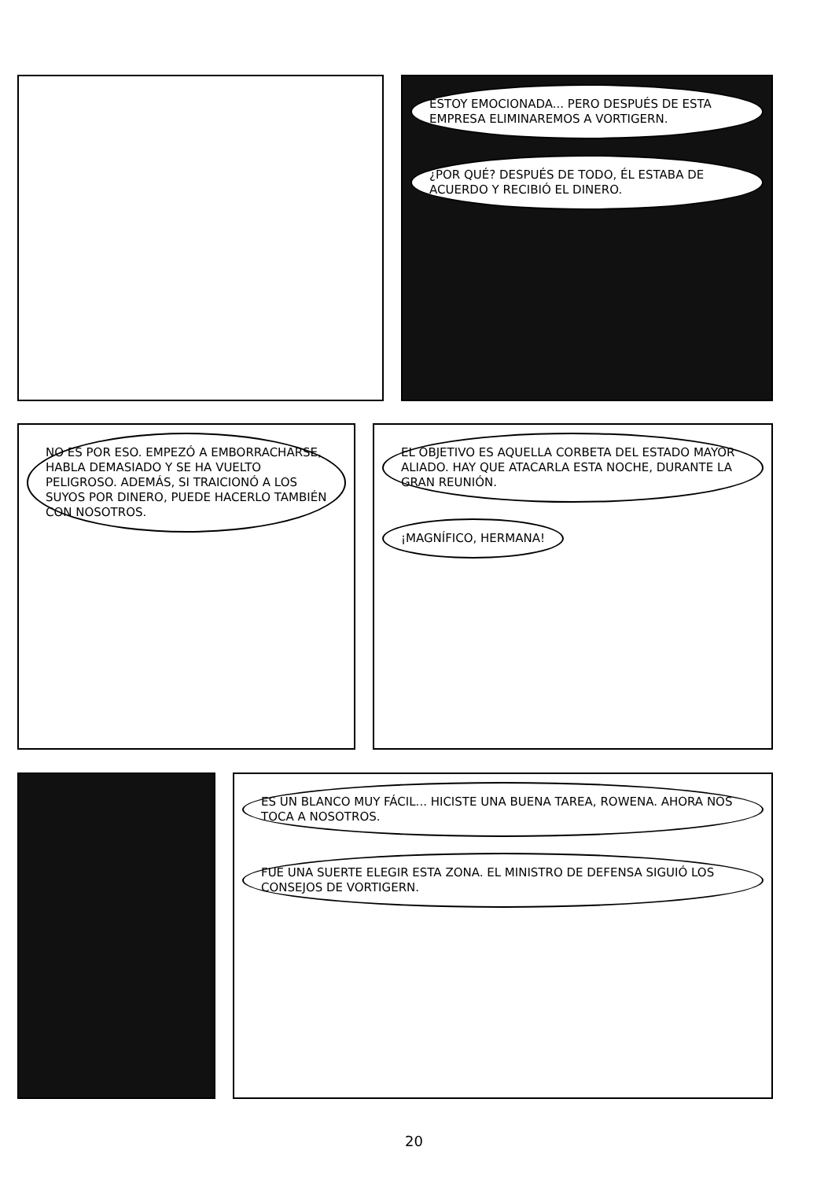ESTOY EMOCIONADA... PERO DESPUÉS DE ESTA EMPRESA ELIMINAREMOS A VORTIGERN.
¿POR QUÉ? DESPUÉS DE TODO, ÉL ESTABA DE ACUERDO Y RECIBIÓ EL DINERO.
NO ES POR ESO. EMPEZÓ A EMBORRACHARSE, HABLA DEMASIADO Y SE HA VUELTO PELIGROSO. ADEMÁS, SI TRAICIONÓ A LOS SUYOS POR DINERO, PUEDE HACERLO TAMBIÉN CON NOSOTROS.
EL OBJETIVO ES AQUELLA CORBETA DEL ESTADO MAYOR ALIADO. HAY QUE ATACARLA ESTA NOCHE, DURANTE LA GRAN REUNIÓN.
¡MAGNÍFICO, HERMANA!
ES UN BLANCO MUY FÁCIL... HICISTE UNA BUENA TAREA, ROWENA. AHORA NOS TOCA A NOSOTROS.
FUE UNA SUERTE ELEGIR ESTA ZONA. EL MINISTRO DE DEFENSA SIGUIÓ LOS CONSEJOS DE VORTIGERN.
20